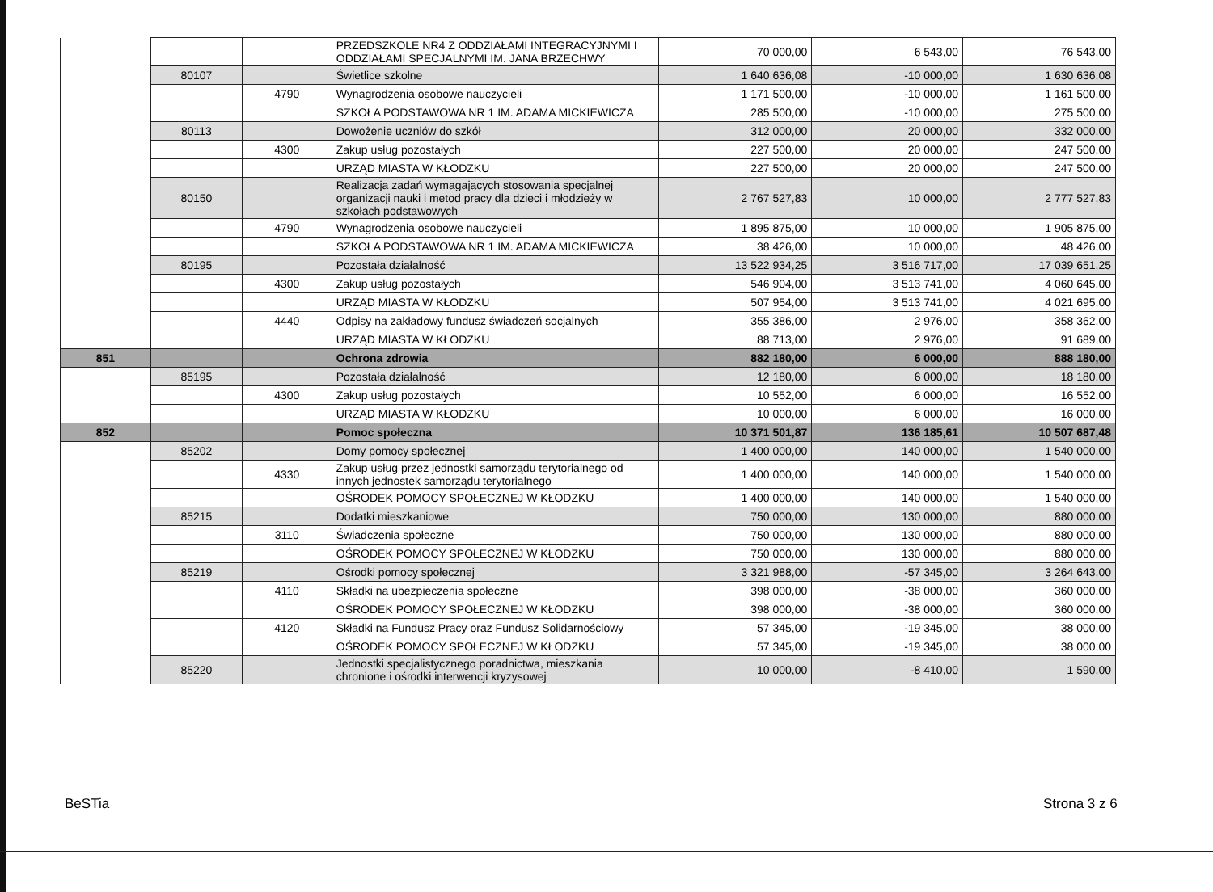| | | | PRZEDSZKOLE NR4 Z ODDZIAŁAMI INTEGRACYJNYMI I ODDZIAŁAMI SPECJALNYMI IM. JANA BRZECHWY | 70 000,00 | 6 543,00 | 76 543,00 |
| | 80107 | | Świetlice szkolne | 1 640 636,08 | -10 000,00 | 1 630 636,08 |
| | | 4790 | Wynagrodzenia osobowe nauczycieli | 1 171 500,00 | -10 000,00 | 1 161 500,00 |
| | | | SZKOŁA PODSTAWOWA NR 1 IM. ADAMA MICKIEWICZA | 285 500,00 | -10 000,00 | 275 500,00 |
| | 80113 | | Dowożenie uczniów do szkół | 312 000,00 | 20 000,00 | 332 000,00 |
| | | 4300 | Zakup usług pozostałych | 227 500,00 | 20 000,00 | 247 500,00 |
| | | | URZĄD MIASTA W KŁODZKU | 227 500,00 | 20 000,00 | 247 500,00 |
| | 80150 | | Realizacja zadań wymagających stosowania specjalnej organizacji nauki i metod pracy dla dzieci i młodzieży w szkołach podstawowych | 2 767 527,83 | 10 000,00 | 2 777 527,83 |
| | | 4790 | Wynagrodzenia osobowe nauczycieli | 1 895 875,00 | 10 000,00 | 1 905 875,00 |
| | | | SZKOŁA PODSTAWOWA NR 1 IM. ADAMA MICKIEWICZA | 38 426,00 | 10 000,00 | 48 426,00 |
| | 80195 | | Pozostała działalność | 13 522 934,25 | 3 516 717,00 | 17 039 651,25 |
| | | 4300 | Zakup usług pozostałych | 546 904,00 | 3 513 741,00 | 4 060 645,00 |
| | | | URZĄD MIASTA W KŁODZKU | 507 954,00 | 3 513 741,00 | 4 021 695,00 |
| | | 4440 | Odpisy na zakładowy fundusz świadczeń socjalnych | 355 386,00 | 2 976,00 | 358 362,00 |
| | | | URZĄD MIASTA W KŁODZKU | 88 713,00 | 2 976,00 | 91 689,00 |
| 851 | | | Ochrona zdrowia | 882 180,00 | 6 000,00 | 888 180,00 |
| | 85195 | | Pozostała działalność | 12 180,00 | 6 000,00 | 18 180,00 |
| | | 4300 | Zakup usług pozostałych | 10 552,00 | 6 000,00 | 16 552,00 |
| | | | URZĄD MIASTA W KŁODZKU | 10 000,00 | 6 000,00 | 16 000,00 |
| 852 | | | Pomoc społeczna | 10 371 501,87 | 136 185,61 | 10 507 687,48 |
| | 85202 | | Domy pomocy społecznej | 1 400 000,00 | 140 000,00 | 1 540 000,00 |
| | | 4330 | Zakup usług przez jednostki samorządu terytorialnego od innych jednostek samorządu terytorialnego | 1 400 000,00 | 140 000,00 | 1 540 000,00 |
| | | | OŚRODEK POMOCY SPOŁECZNEJ W KŁODZKU | 1 400 000,00 | 140 000,00 | 1 540 000,00 |
| | 85215 | | Dodatki mieszkaniowe | 750 000,00 | 130 000,00 | 880 000,00 |
| | | 3110 | Świadczenia społeczne | 750 000,00 | 130 000,00 | 880 000,00 |
| | | | OŚRODEK POMOCY SPOŁECZNEJ W KŁODZKU | 750 000,00 | 130 000,00 | 880 000,00 |
| | 85219 | | Ośrodki pomocy społecznej | 3 321 988,00 | -57 345,00 | 3 264 643,00 |
| | | 4110 | Składki na ubezpieczenia społeczne | 398 000,00 | -38 000,00 | 360 000,00 |
| | | | OŚRODEK POMOCY SPOŁECZNEJ W KŁODZKU | 398 000,00 | -38 000,00 | 360 000,00 |
| | | 4120 | Składki na Fundusz Pracy oraz Fundusz Solidarnościowy | 57 345,00 | -19 345,00 | 38 000,00 |
| | | | OŚRODEK POMOCY SPOŁECZNEJ W KŁODZKU | 57 345,00 | -19 345,00 | 38 000,00 |
| | 85220 | | Jednostki specjalistycznego poradnictwa, mieszkania chronione i ośrodki interwencji kryzysowej | 10 000,00 | -8 410,00 | 1 590,00 |
BeSTia Strona 3 z 6